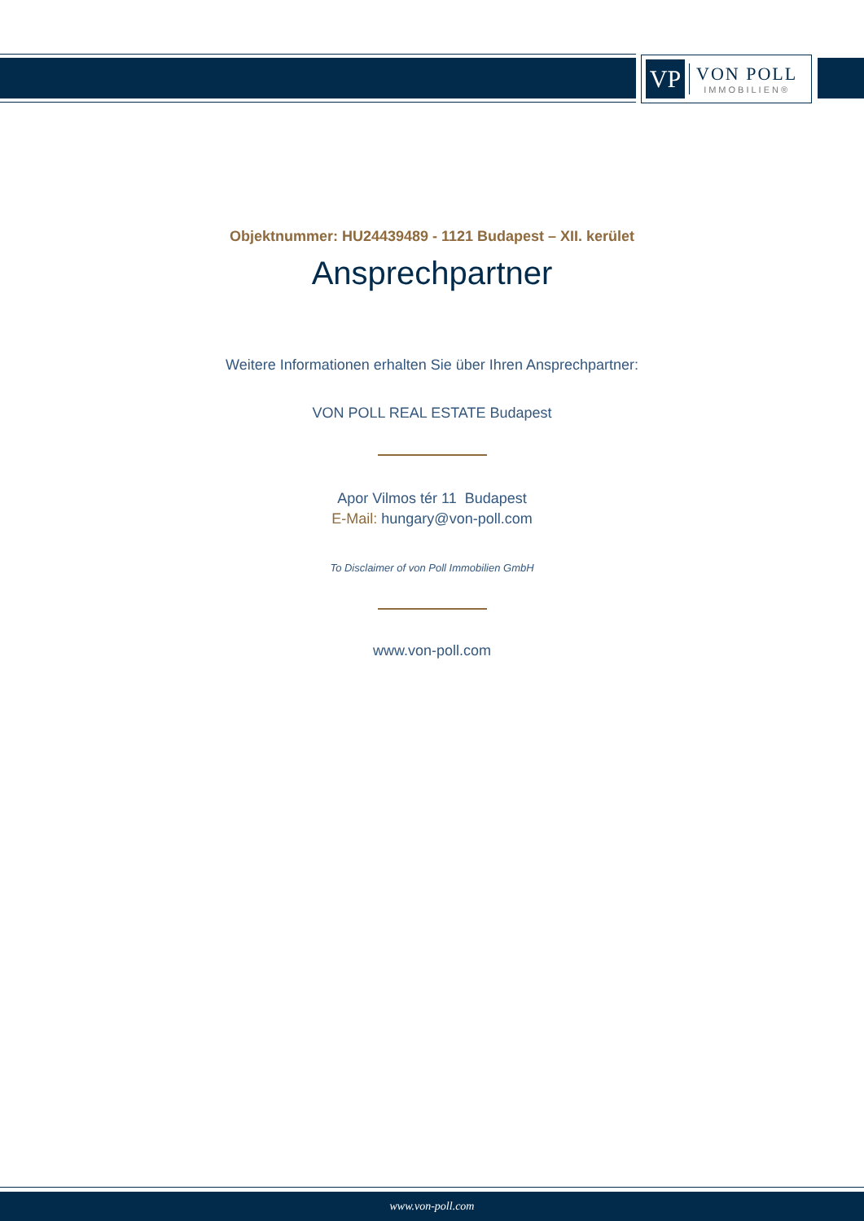VP
VON POLL
IMMOBILIEN®
Objektnummer: HU24439489 - 1121 Budapest – XII. kerület
Ansprechpartner
Weitere Informationen erhalten Sie über Ihren Ansprechpartner:
VON POLL REAL ESTATE Budapest
Apor Vilmos tér 11 Budapest
E-Mail: hungary@von-poll.com
To Disclaimer of von Poll Immobilien GmbH
www.von-poll.com
www.von-poll.com